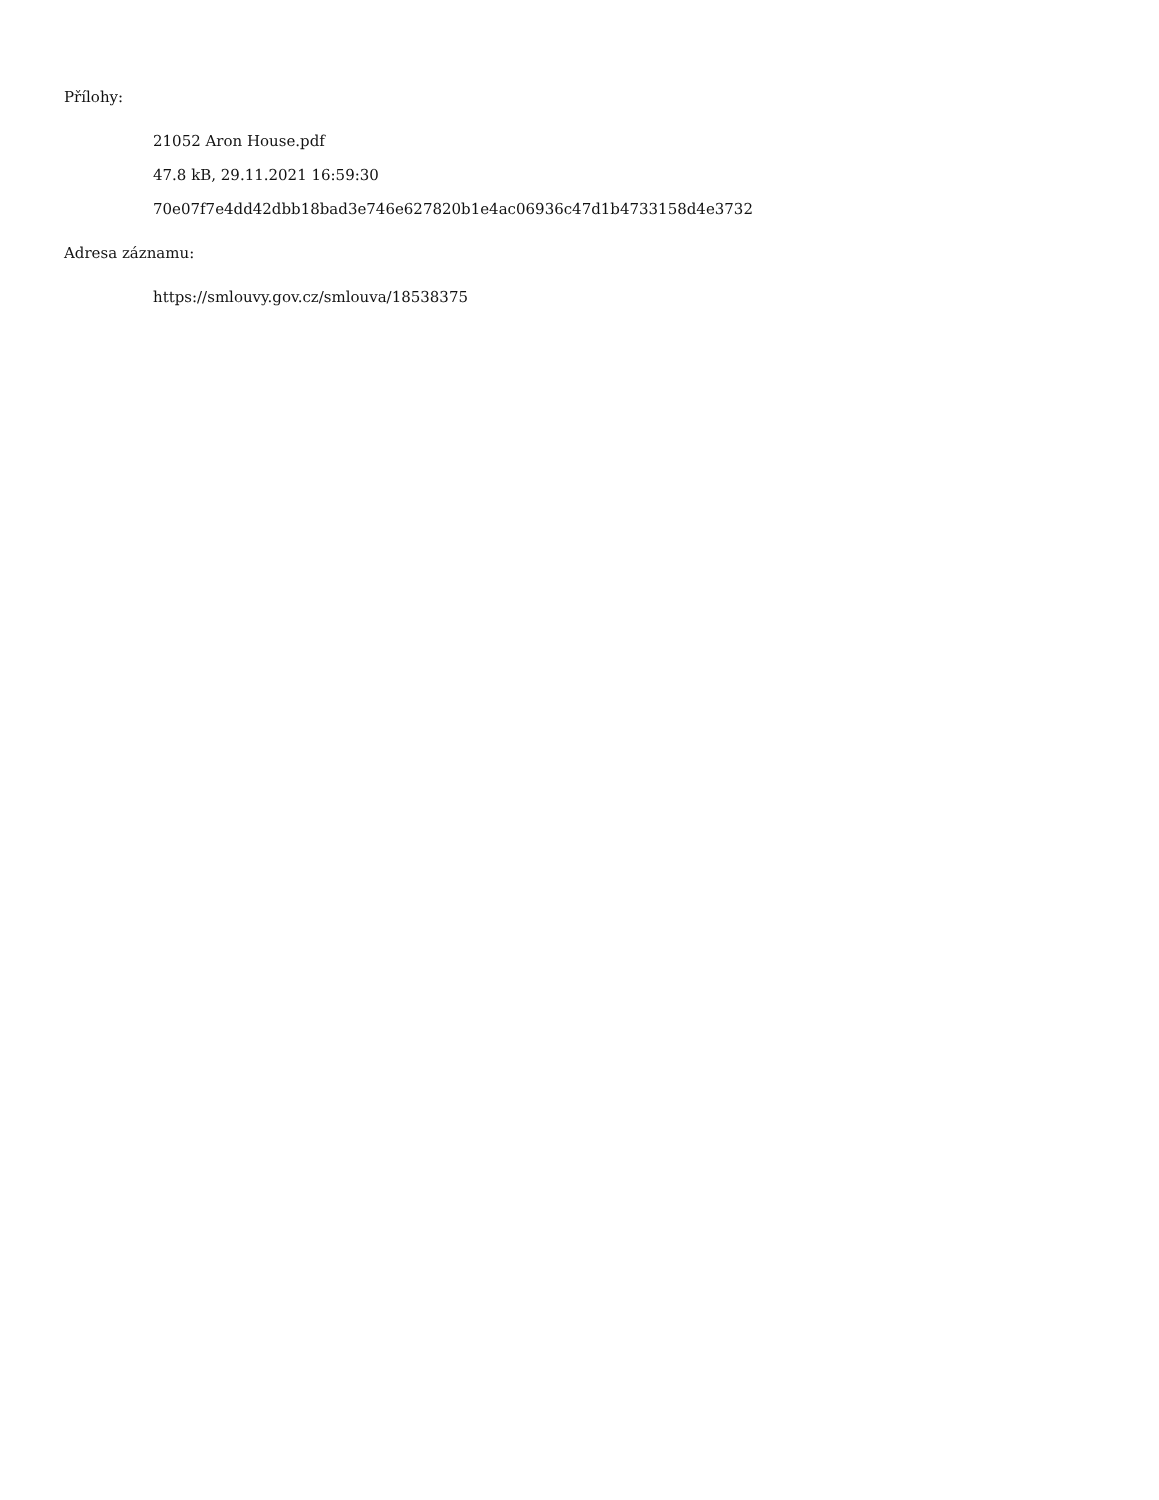Přílohy:
21052 Aron House.pdf
47.8 kB, 29.11.2021 16:59:30
70e07f7e4dd42dbb18bad3e746e627820b1e4ac06936c47d1b4733158d4e3732
Adresa záznamu:
https://smlouvy.gov.cz/smlouva/18538375